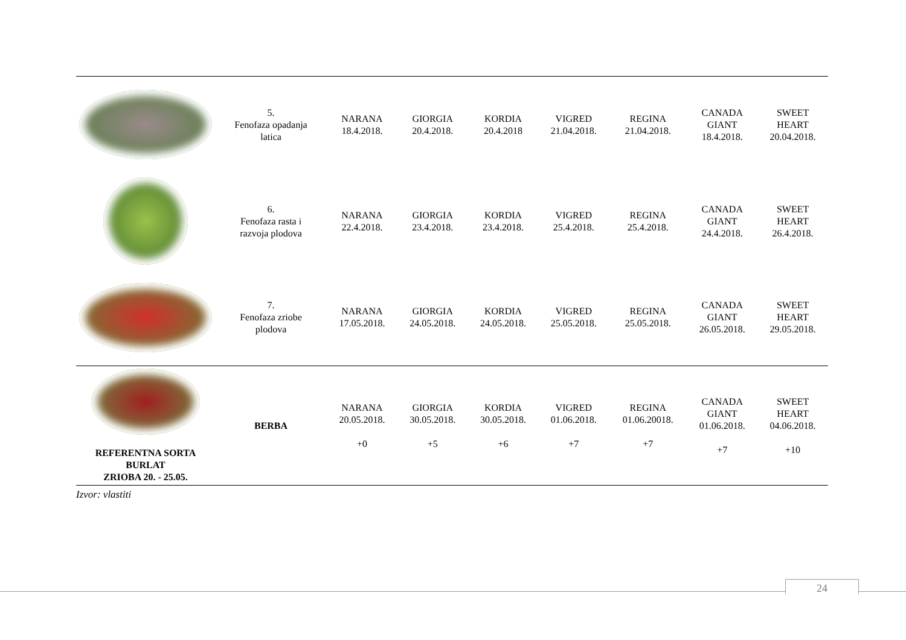| | 5. Fenofaza opadanja latica | NARANA 18.4.2018. | GIORGIA 20.4.2018. | KORDIA 20.4.2018 | VIGRED 21.04.2018. | REGINA 21.04.2018. | CANADA GIANT 18.4.2018. | SWEET HEART 20.04.2018. |
| | 6. Fenofaza rasta i razvoja plodova | NARANA 22.4.2018. | GIORGIA 23.4.2018. | KORDIA 23.4.2018. | VIGRED 25.4.2018. | REGINA 25.4.2018. | CANADA GIANT 24.4.2018. | SWEET HEART 26.4.2018. |
| | 7. Fenofaza zriobe plodova | NARANA 17.05.2018. | GIORGIA 24.05.2018. | KORDIA 24.05.2018. | VIGRED 25.05.2018. | REGINA 25.05.2018. | CANADA GIANT 26.05.2018. | SWEET HEART 29.05.2018. |
| REFERENTNA SORTA BURLAT ZRIOBA 20. - 25.05. | BERBA | NARANA 20.05.2018. +0 | GIORGIA 30.05.2018. +5 | KORDIA 30.05.2018. +6 | VIGRED 01.06.2018. +7 | REGINA 01.06.20018. +7 | CANADA GIANT 01.06.2018. +7 | SWEET HEART 04.06.2018. +10 |
Izvor: vlastiti
24